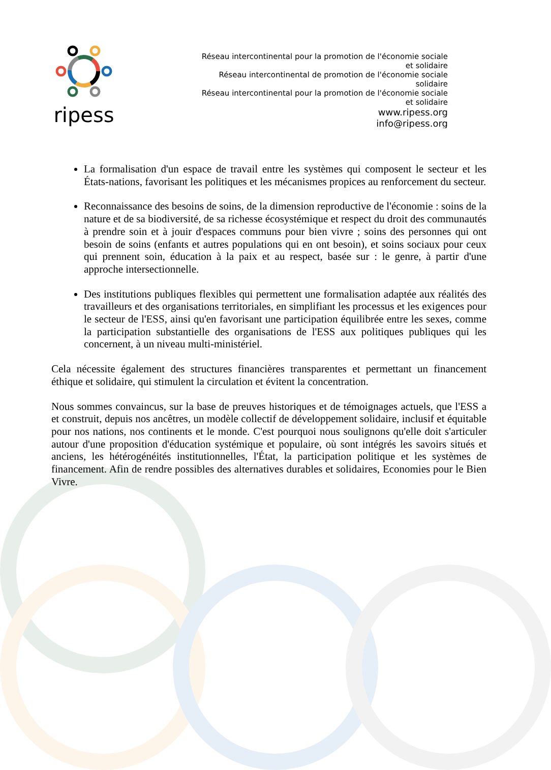ripess
Réseau intercontinental pour la promotion de l'économie sociale et solidaire
Réseau intercontinental de promotion de l'économie sociale solidaire
Réseau intercontinental pour la promotion de l'économie sociale et solidaire
www.ripess.org
info@ripess.org
La formalisation d'un espace de travail entre les systèmes qui composent le secteur et les États-nations, favorisant les politiques et les mécanismes propices au renforcement du secteur.
Reconnaissance des besoins de soins, de la dimension reproductive de l'économie : soins de la nature et de sa biodiversité, de sa richesse écosystémique et respect du droit des communautés à prendre soin et à jouir d'espaces communs pour bien vivre ; soins des personnes qui ont besoin de soins (enfants et autres populations qui en ont besoin), et soins sociaux pour ceux qui prennent soin, éducation à la paix et au respect, basée sur : le genre, à partir d'une approche intersectionnelle.
Des institutions publiques flexibles qui permettent une formalisation adaptée aux réalités des travailleurs et des organisations territoriales, en simplifiant les processus et les exigences pour le secteur de l'ESS, ainsi qu'en favorisant une participation équilibrée entre les sexes, comme la participation substantielle des organisations de l'ESS aux politiques publiques qui les concernent, à un niveau multi-ministériel.
Cela nécessite également des structures financières transparentes et permettant un financement éthique et solidaire, qui stimulent la circulation et évitent la concentration.
Nous sommes convaincus, sur la base de preuves historiques et de témoignages actuels, que l'ESS a et construit, depuis nos ancêtres, un modèle collectif de développement solidaire, inclusif et équitable pour nos nations, nos continents et le monde. C'est pourquoi nous soulignons qu'elle doit s'articuler autour d'une proposition d'éducation systémique et populaire, où sont intégrés les savoirs situés et anciens, les hétérogénéités institutionnelles, l'État, la participation politique et les systèmes de financement. Afin de rendre possibles des alternatives durables et solidaires, Economies pour le Bien Vivre.